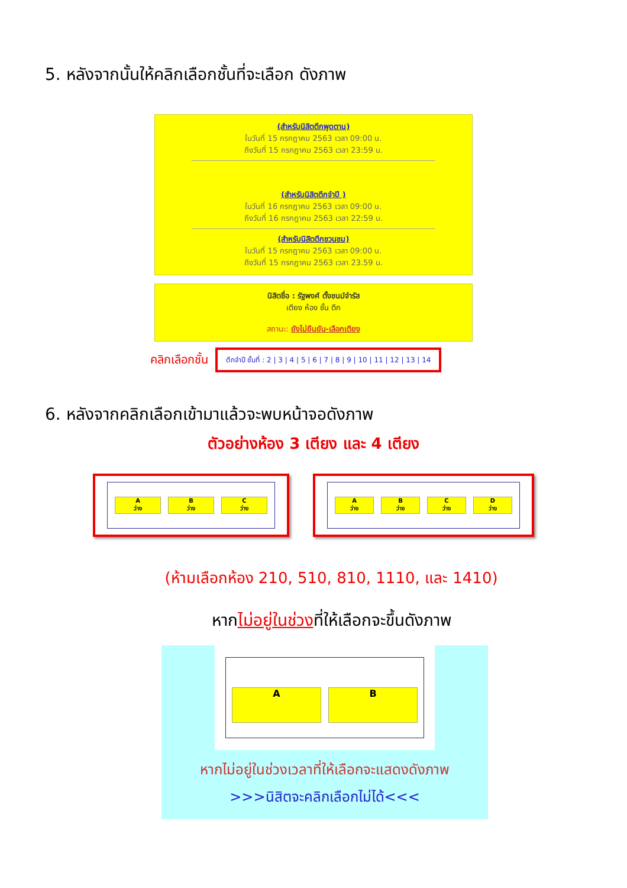5. หลังจากนั้นให้คลิกเลือกชั้นที่จะเลือก ดังภาพ
(สำหรับนิสิตตึกพุดตาน)
ในวันที่ 15 กรกฎาคม 2563 เวลา 09:00 น.
ถึงวันที่ 15 กรกฎาคม 2563 เวลา 23:59 น.
(สำหรับนิสิตตึกจำปี )
ในวันที่ 16 กรกฎาคม 2563 เวลา 09:00 น.
ถึงวันที่ 16 กรกฎาคม 2563 เวลา 22:59 น.
(สำหรับนิสิตตึกชวนชม)
ในวันที่ 15 กรกฎาคม 2563 เวลา 09:00 น.
ถึงวันที่ 15 กรกฎาคม 2563 เวลา 23.59 น.
นิสิตชื่อ : รัฐพงศ์ ตั้งชนม์จำรัส
เตียง ห้อง ชั้น ตึก
สถานะ: ยังไม่ยืนยัน-เลือกเตียง
คลิกเลือกชั้น ตึกจำปี ชั้นที่ : 2 | 3 | 4 | 5 | 6 | 7 | 8 | 9 | 10 | 11 | 12 | 13 | 14
6. หลังจากคลิกเลือกเข้ามาแล้วจะพบหน้าจอดังภาพ
ตัวอย่างห้อง 3 เตียง และ 4 เตียง
A
ว่าง
B
ว่าง
C
ว่าง
A
ว่าง
B
ว่าง
C
ว่าง
D
ว่าง
(ห้ามเลือกห้อง 210, 510, 810, 1110, และ 1410)
หากไม่อยู่ในช่วงที่ให้เลือกจะขึ้นดังภาพ
A B
หากไม่อยู่ในช่วงเวลาที่ให้เลือกจะแสดงดังภาพ
>>>นิสิตจะคลิกเลือกไม่ได้<<<